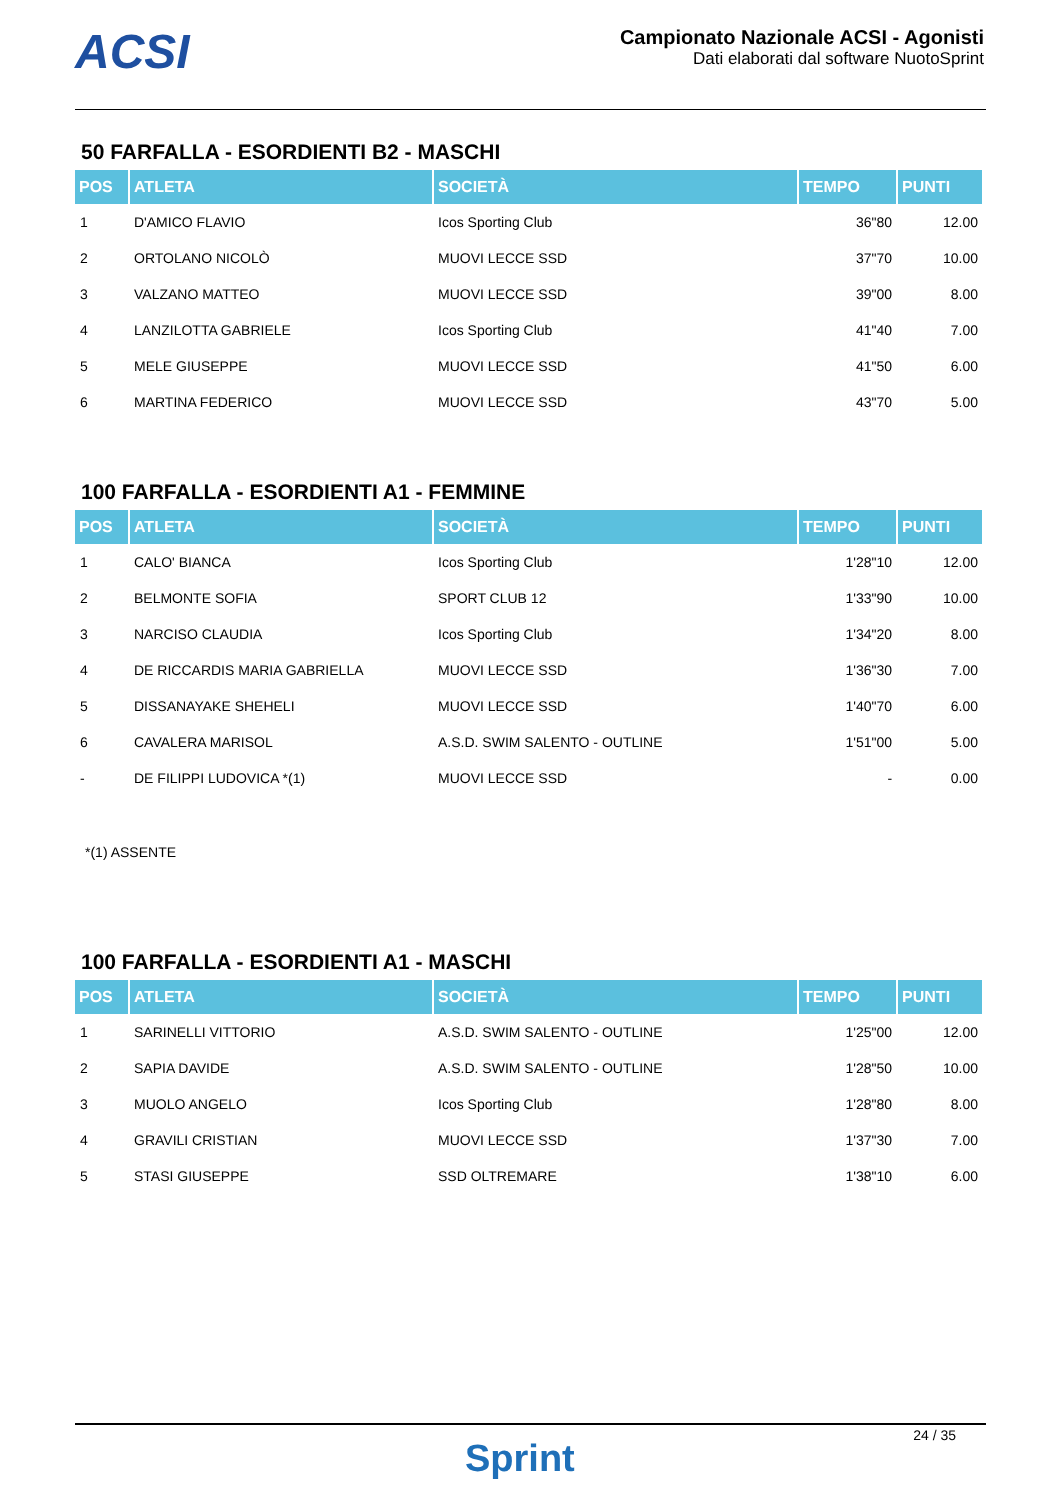ACSI
Campionato Nazionale ACSI - Agonisti
Dati elaborati dal software NuotoSprint
50 FARFALLA - ESORDIENTI B2 - MASCHI
| POS | ATLETA | SOCIETÀ | TEMPO | PUNTI |
| --- | --- | --- | --- | --- |
| 1 | D'AMICO FLAVIO | Icos Sporting Club | 36"80 | 12.00 |
| 2 | ORTOLANO NICOLÒ | MUOVI LECCE SSD | 37"70 | 10.00 |
| 3 | VALZANO MATTEO | MUOVI LECCE SSD | 39"00 | 8.00 |
| 4 | LANZILOTTA GABRIELE | Icos Sporting Club | 41"40 | 7.00 |
| 5 | MELE GIUSEPPE | MUOVI LECCE SSD | 41"50 | 6.00 |
| 6 | MARTINA FEDERICO | MUOVI LECCE SSD | 43"70 | 5.00 |
100 FARFALLA - ESORDIENTI A1 - FEMMINE
| POS | ATLETA | SOCIETÀ | TEMPO | PUNTI |
| --- | --- | --- | --- | --- |
| 1 | CALO' BIANCA | Icos Sporting Club | 1'28"10 | 12.00 |
| 2 | BELMONTE SOFIA | SPORT CLUB 12 | 1'33"90 | 10.00 |
| 3 | NARCISO CLAUDIA | Icos Sporting Club | 1'34"20 | 8.00 |
| 4 | DE RICCARDIS MARIA GABRIELLA | MUOVI LECCE SSD | 1'36"30 | 7.00 |
| 5 | DISSANAYAKE SHEHELI | MUOVI LECCE SSD | 1'40"70 | 6.00 |
| 6 | CAVALERA MARISOL | A.S.D. SWIM SALENTO - OUTLINE | 1'51"00 | 5.00 |
| - | DE FILIPPI LUDOVICA *(1) | MUOVI LECCE SSD | - | 0.00 |
*(1) ASSENTE
100 FARFALLA - ESORDIENTI A1 - MASCHI
| POS | ATLETA | SOCIETÀ | TEMPO | PUNTI |
| --- | --- | --- | --- | --- |
| 1 | SARINELLI VITTORIO | A.S.D. SWIM SALENTO - OUTLINE | 1'25"00 | 12.00 |
| 2 | SAPIA DAVIDE | A.S.D. SWIM SALENTO - OUTLINE | 1'28"50 | 10.00 |
| 3 | MUOLO ANGELO | Icos Sporting Club | 1'28"80 | 8.00 |
| 4 | GRAVILI CRISTIAN | MUOVI LECCE SSD | 1'37"30 | 7.00 |
| 5 | STASI GIUSEPPE | SSD OLTREMARE | 1'38"10 | 6.00 |
24 / 35
Sprint